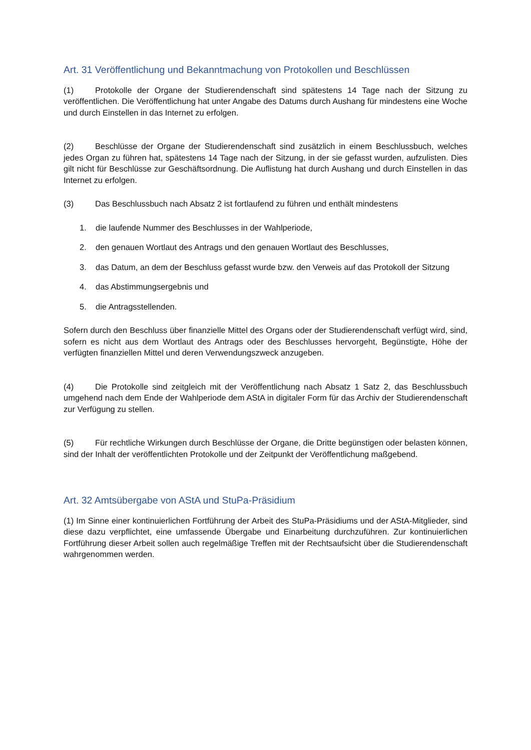Art. 31 Veröffentlichung und Bekanntmachung von Protokollen und Beschlüssen
(1) Protokolle der Organe der Studierendenschaft sind spätestens 14 Tage nach der Sitzung zu veröffentlichen. Die Veröffentlichung hat unter Angabe des Datums durch Aushang für mindestens eine Woche und durch Einstellen in das Internet zu erfolgen.
(2) Beschlüsse der Organe der Studierendenschaft sind zusätzlich in einem Beschlussbuch, welches jedes Organ zu führen hat, spätestens 14 Tage nach der Sitzung, in der sie gefasst wurden, aufzulisten. Dies gilt nicht für Beschlüsse zur Geschäftsordnung. Die Auflistung hat durch Aushang und durch Einstellen in das Internet zu erfolgen.
(3) Das Beschlussbuch nach Absatz 2 ist fortlaufend zu führen und enthält mindestens
1. die laufende Nummer des Beschlusses in der Wahlperiode,
2. den genauen Wortlaut des Antrags und den genauen Wortlaut des Beschlusses,
3. das Datum, an dem der Beschluss gefasst wurde bzw. den Verweis auf das Protokoll der Sitzung
4. das Abstimmungsergebnis und
5. die Antragsstellenden.
Sofern durch den Beschluss über finanzielle Mittel des Organs oder der Studierendenschaft verfügt wird, sind, sofern es nicht aus dem Wortlaut des Antrags oder des Beschlusses hervorgeht, Begünstigte, Höhe der verfügten finanziellen Mittel und deren Verwendungszweck anzugeben.
(4) Die Protokolle sind zeitgleich mit der Veröffentlichung nach Absatz 1 Satz 2, das Beschlussbuch umgehend nach dem Ende der Wahlperiode dem AStA in digitaler Form für das Archiv der Studierendenschaft zur Verfügung zu stellen.
(5) Für rechtliche Wirkungen durch Beschlüsse der Organe, die Dritte begünstigen oder belasten können, sind der Inhalt der veröffentlichten Protokolle und der Zeitpunkt der Veröffentlichung maßgebend.
Art. 32 Amtsübergabe von AStA und StuPa-Präsidium
(1) Im Sinne einer kontinuierlichen Fortführung der Arbeit des StuPa-Präsidiums und der AStA-Mitglieder, sind diese dazu verpflichtet, eine umfassende Übergabe und Einarbeitung durchzuführen. Zur kontinuierlichen Fortführung dieser Arbeit sollen auch regelmäßige Treffen mit der Rechtsaufsicht über die Studierendenschaft wahrgenommen werden.